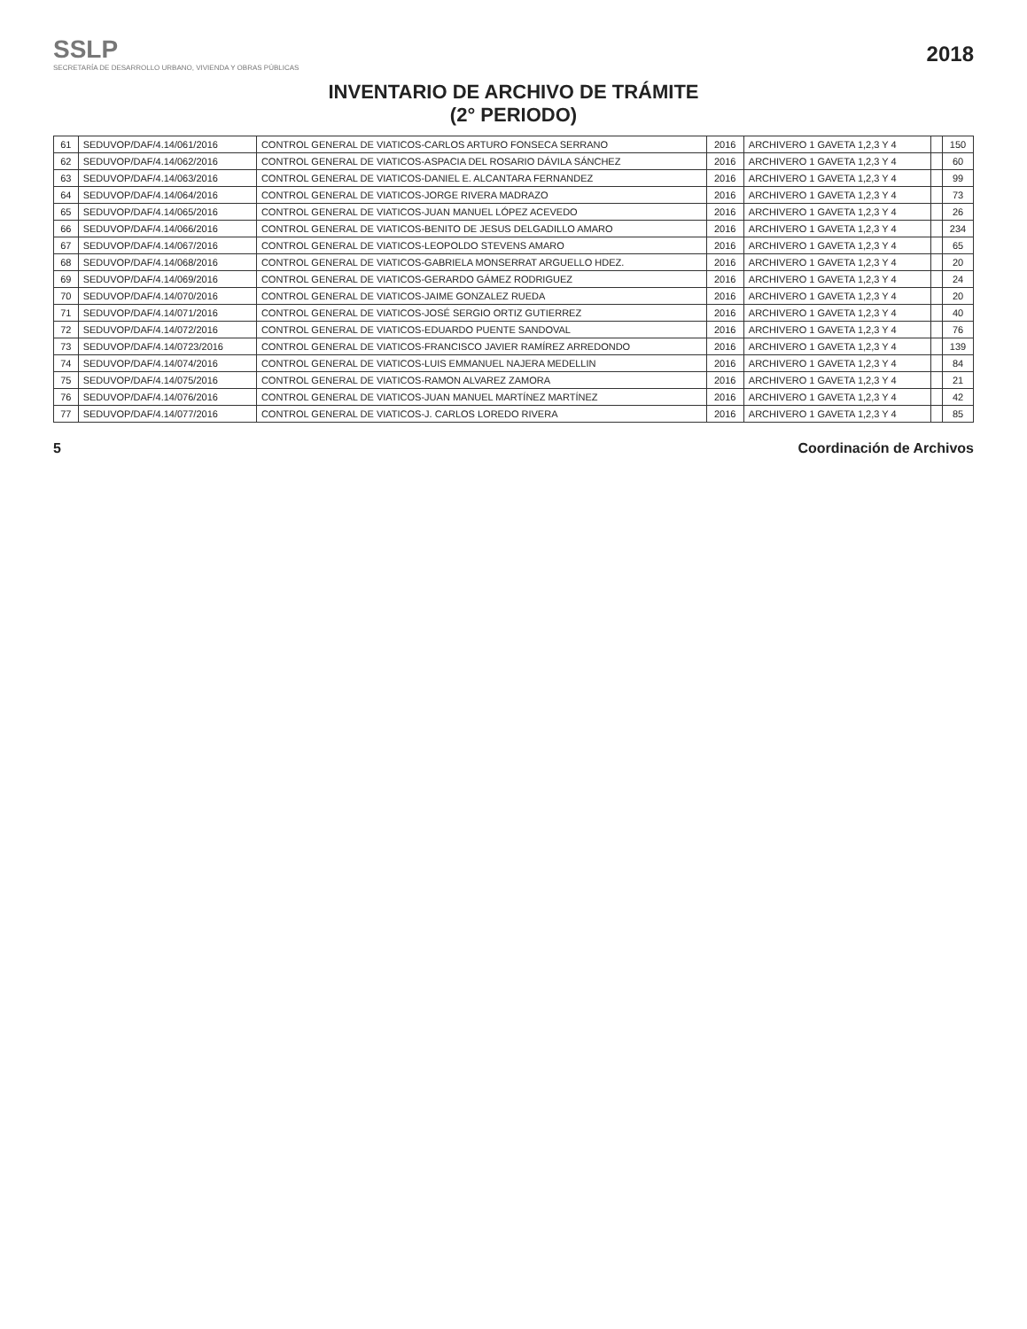SSLP
SECRETARÍA DE DESARROLLO URBANO, VIVIENDA Y OBRAS PÚBLICAS
2018
INVENTARIO DE ARCHIVO DE TRÁMITE
(2° PERIODO)
| 61 | SEDUVOP/DAF/4.14/061/2016 | CONTROL GENERAL DE VIATICOS-CARLOS ARTURO FONSECA SERRANO | 2016 | ARCHIVERO 1 GAVETA 1,2,3 Y 4 | | 150 |
| 62 | SEDUVOP/DAF/4.14/062/2016 | CONTROL GENERAL DE VIATICOS-ASPACIA DEL ROSARIO DÁVILA SÁNCHEZ | 2016 | ARCHIVERO 1 GAVETA 1,2,3 Y 4 | | 60 |
| 63 | SEDUVOP/DAF/4.14/063/2016 | CONTROL GENERAL DE VIATICOS-DANIEL E. ALCANTARA FERNANDEZ | 2016 | ARCHIVERO 1 GAVETA 1,2,3 Y 4 | | 99 |
| 64 | SEDUVOP/DAF/4.14/064/2016 | CONTROL GENERAL DE VIATICOS-JORGE RIVERA MADRAZO | 2016 | ARCHIVERO 1 GAVETA 1,2,3 Y 4 | | 73 |
| 65 | SEDUVOP/DAF/4.14/065/2016 | CONTROL GENERAL DE VIATICOS-JUAN MANUEL LÓPEZ ACEVEDO | 2016 | ARCHIVERO 1 GAVETA 1,2,3 Y 4 | | 26 |
| 66 | SEDUVOP/DAF/4.14/066/2016 | CONTROL GENERAL DE VIATICOS-BENITO DE JESUS DELGADILLO AMARO | 2016 | ARCHIVERO 1 GAVETA 1,2,3 Y 4 | | 234 |
| 67 | SEDUVOP/DAF/4.14/067/2016 | CONTROL GENERAL DE VIATICOS-LEOPOLDO STEVENS AMARO | 2016 | ARCHIVERO 1 GAVETA 1,2,3 Y 4 | | 65 |
| 68 | SEDUVOP/DAF/4.14/068/2016 | CONTROL GENERAL DE VIATICOS-GABRIELA MONSERRAT ARGUELLO HDEZ. | 2016 | ARCHIVERO 1 GAVETA 1,2,3 Y 4 | | 20 |
| 69 | SEDUVOP/DAF/4.14/069/2016 | CONTROL GENERAL DE VIATICOS-GERARDO GÁMEZ RODRIGUEZ | 2016 | ARCHIVERO 1 GAVETA 1,2,3 Y 4 | | 24 |
| 70 | SEDUVOP/DAF/4.14/070/2016 | CONTROL GENERAL DE VIATICOS-JAIME GONZALEZ RUEDA | 2016 | ARCHIVERO 1 GAVETA 1,2,3 Y 4 | | 20 |
| 71 | SEDUVOP/DAF/4.14/071/2016 | CONTROL GENERAL DE VIATICOS-JOSÉ SERGIO ORTIZ GUTIERREZ | 2016 | ARCHIVERO 1 GAVETA 1,2,3 Y 4 | | 40 |
| 72 | SEDUVOP/DAF/4.14/072/2016 | CONTROL GENERAL DE VIATICOS-EDUARDO PUENTE SANDOVAL | 2016 | ARCHIVERO 1 GAVETA 1,2,3 Y 4 | | 76 |
| 73 | SEDUVOP/DAF/4.14/0723/2016 | CONTROL GENERAL DE VIATICOS-FRANCISCO JAVIER RAMÍREZ ARREDONDO | 2016 | ARCHIVERO 1 GAVETA 1,2,3 Y 4 | | 139 |
| 74 | SEDUVOP/DAF/4.14/074/2016 | CONTROL GENERAL DE VIATICOS-LUIS EMMANUEL NAJERA MEDELLIN | 2016 | ARCHIVERO 1 GAVETA 1,2,3 Y 4 | | 84 |
| 75 | SEDUVOP/DAF/4.14/075/2016 | CONTROL GENERAL DE VIATICOS-RAMON ALVAREZ ZAMORA | 2016 | ARCHIVERO 1 GAVETA 1,2,3 Y 4 | | 21 |
| 76 | SEDUVOP/DAF/4.14/076/2016 | CONTROL GENERAL DE VIATICOS-JUAN MANUEL MARTÍNEZ MARTÍNEZ | 2016 | ARCHIVERO 1 GAVETA 1,2,3 Y 4 | | 42 |
| 77 | SEDUVOP/DAF/4.14/077/2016 | CONTROL GENERAL DE VIATICOS-J. CARLOS LOREDO RIVERA | 2016 | ARCHIVERO 1 GAVETA 1,2,3 Y 4 | | 85 |
5 Coordinación de Archivos